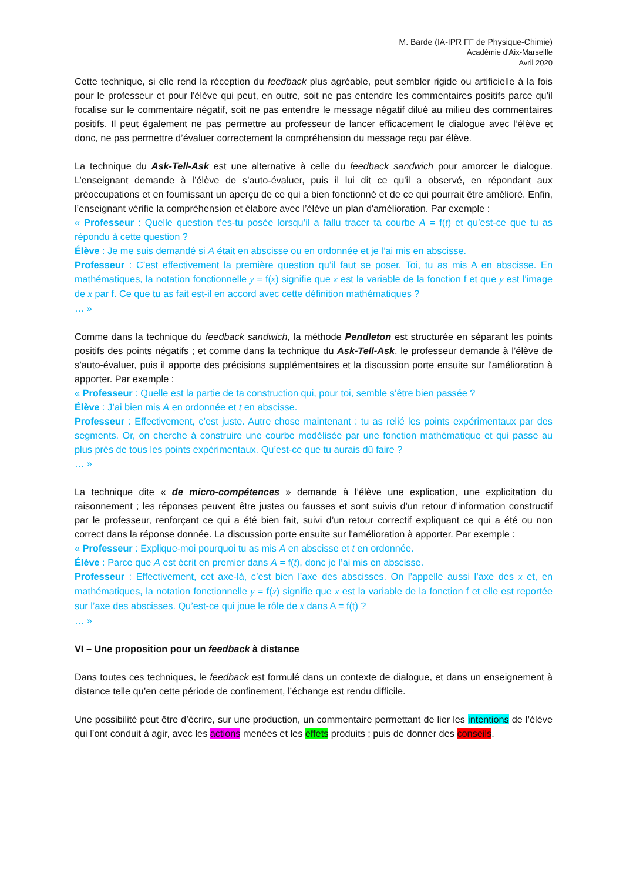M. Barde (IA-IPR FF de Physique-Chimie)
Académie d’Aix-Marseille
Avril 2020
Cette technique, si elle rend la réception du feedback plus agréable, peut sembler rigide ou artificielle à la fois pour le professeur et pour l'élève qui peut, en outre, soit ne pas entendre les commentaires positifs parce qu'il focalise sur le commentaire négatif, soit ne pas entendre le message négatif dilué au milieu des commentaires positifs. Il peut également ne pas permettre au professeur de lancer efficacement le dialogue avec l’élève et donc, ne pas permettre d’évaluer correctement la compréhension du message reçu par élève.
La technique du Ask-Tell-Ask est une alternative à celle du feedback sandwich pour amorcer le dialogue. L’enseignant demande à l’élève de s’auto-évaluer, puis il lui dit ce qu'il a observé, en répondant aux préoccupations et en fournissant un aperçu de ce qui a bien fonctionné et de ce qui pourrait être amélioré. Enfin, l’enseignant vérifie la compréhension et élabore avec l’élève un plan d'amélioration. Par exemple :
« Professeur : Quelle question t’es-tu posée lorsqu’il a fallu tracer ta courbe A = f(t) et qu’est-ce que tu as répondu à cette question ?
Élève : Je me suis demandé si A était en abscisse ou en ordonnée et je l’ai mis en abscisse.
Professeur : C’est effectivement la première question qu’il faut se poser. Toi, tu as mis A en abscisse. En mathématiques, la notation fonctionnelle y = f(x) signifie que x est la variable de la fonction f et que y est l’image de x par f. Ce que tu as fait est-il en accord avec cette définition mathématiques ?
… »
Comme dans la technique du feedback sandwich, la méthode Pendleton est structurée en séparant les points positifs des points négatifs ; et comme dans la technique du Ask-Tell-Ask, le professeur demande à l’élève de s’auto-évaluer, puis il apporte des précisions supplémentaires et la discussion porte ensuite sur l'amélioration à apporter. Par exemple :
« Professeur : Quelle est la partie de ta construction qui, pour toi, semble s’être bien passée ?
Élève : J’ai bien mis A en ordonnée et t en abscisse.
Professeur : Effectivement, c’est juste. Autre chose maintenant : tu as relié les points expérimentaux par des segments. Or, on cherche à construire une courbe modélisée par une fonction mathématique et qui passe au plus près de tous les points expérimentaux. Qu’est-ce que tu aurais dû faire ?
… »
La technique dite « de micro-compétences » demande à l’élève une explication, une explicitation du raisonnement ; les réponses peuvent être justes ou fausses et sont suivis d’un retour d’information constructif par le professeur, renforçant ce qui a été bien fait, suivi d’un retour correctif expliquant ce qui a été ou non correct dans la réponse donnée. La discussion porte ensuite sur l'amélioration à apporter. Par exemple :
« Professeur : Explique-moi pourquoi tu as mis A en abscisse et t en ordonnée.
Élève : Parce que A est écrit en premier dans A = f(t), donc je l’ai mis en abscisse.
Professeur : Effectivement, cet axe-là, c’est bien l’axe des abscisses. On l’appelle aussi l’axe des x et, en mathématiques, la notation fonctionnelle y = f(x) signifie que x est la variable de la fonction f et elle est reportée sur l’axe des abscisses. Qu’est-ce qui joue le rôle de x dans A = f(t) ?
… »
VI – Une proposition pour un feedback à distance
Dans toutes ces techniques, le feedback est formulé dans un contexte de dialogue, et dans un enseignement à distance telle qu’en cette période de confinement, l’échange est rendu difficile.
Une possibilité peut être d’écrire, sur une production, un commentaire permettant de lier les intentions de l’élève qui l’ont conduit à agir, avec les actions menées et les effets produits ; puis de donner des conseils.